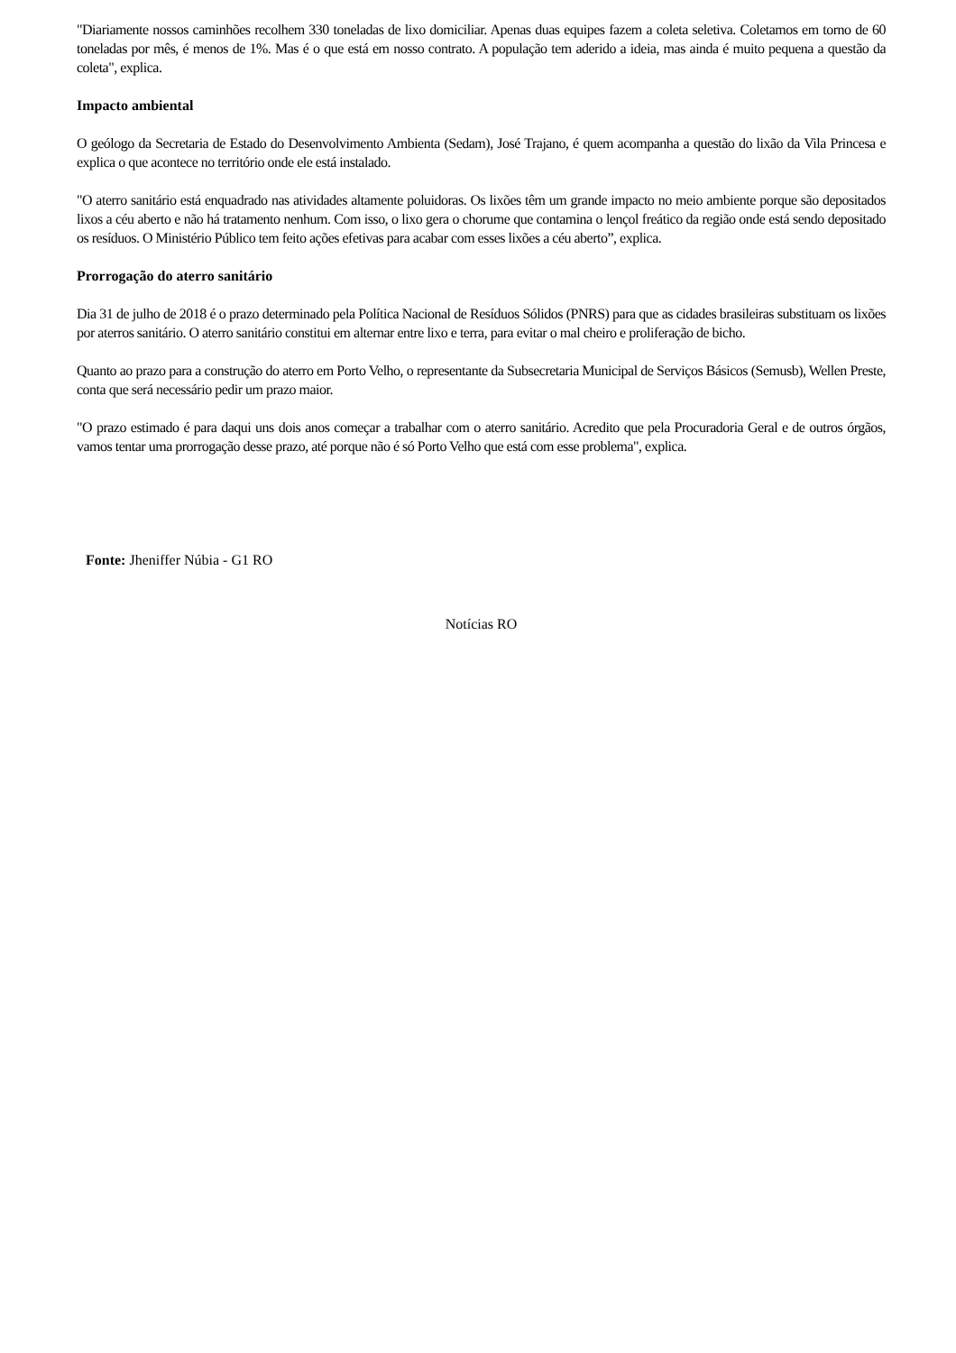"Diariamente nossos caminhões recolhem 330 toneladas de lixo domiciliar. Apenas duas equipes fazem a coleta seletiva. Coletamos em torno de 60 toneladas por mês, é menos de 1%. Mas é o que está em nosso contrato. A população tem aderido a ideia, mas ainda é muito pequena a questão da coleta", explica.
Impacto ambiental
O geólogo da Secretaria de Estado do Desenvolvimento Ambienta (Sedam), José Trajano, é quem acompanha a questão do lixão da Vila Princesa e explica o que acontece no território onde ele está instalado.
"O aterro sanitário está enquadrado nas atividades altamente poluidoras. Os lixões têm um grande impacto no meio ambiente porque são depositados lixos a céu aberto e não há tratamento nenhum. Com isso, o lixo gera o chorume que contamina o lençol freático da região onde está sendo depositado os resíduos. O Ministério Público tem feito ações efetivas para acabar com esses lixões a céu aberto”, explica.
Prorrogação do aterro sanitário
Dia 31 de julho de 2018 é o prazo determinado pela Política Nacional de Resíduos Sólidos (PNRS) para que as cidades brasileiras substituam os lixões por aterros sanitário. O aterro sanitário constitui em alternar entre lixo e terra, para evitar o mal cheiro e proliferação de bicho.
Quanto ao prazo para a construção do aterro em Porto Velho, o representante da Subsecretaria Municipal de Serviços Básicos (Semusb), Wellen Preste, conta que será necessário pedir um prazo maior.
"O prazo estimado é para daqui uns dois anos começar a trabalhar com o aterro sanitário. Acredito que pela Procuradoria Geral e de outros órgãos, vamos tentar uma prorrogação desse prazo, até porque não é só Porto Velho que está com esse problema", explica.
Fonte: Jheniffer Núbia - G1 RO
Notícias RO